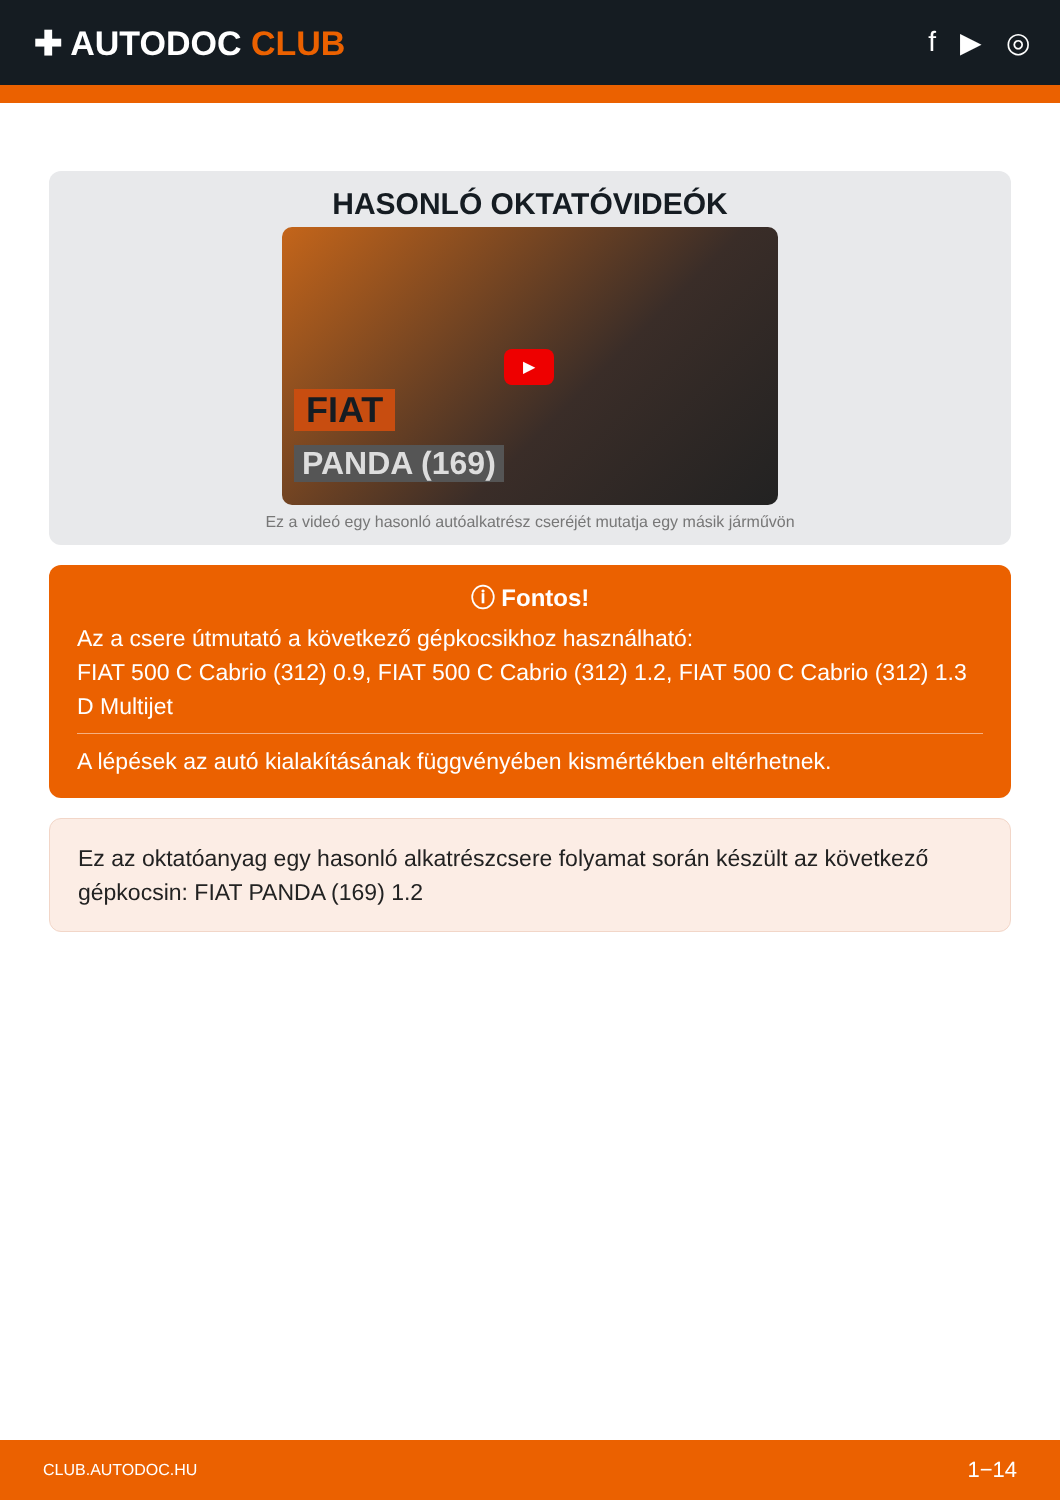✚ AUTODOC CLUB
f ▶ ◎
HASONLÓ OKTATÓVIDEÓK
▶
FIAT
PANDA (169)
Ez a videó egy hasonló autóalkatrész cseréjét mutatja egy másik járművön
ⓘ Fontos!
Az a csere útmutató a következő gépkocsikhoz használható:
FIAT 500 C Cabrio (312) 0.9, FIAT 500 C Cabrio (312) 1.2, FIAT 500 C Cabrio (312) 1.3 D Multijet
A lépések az autó kialakításának függvényében kismértékben eltérhetnek.
Ez az oktatóanyag egy hasonló alkatrészcsere folyamat során készült az következő gépkocsin: FIAT PANDA (169) 1.2
CLUB.AUTODOC.HU 1−14